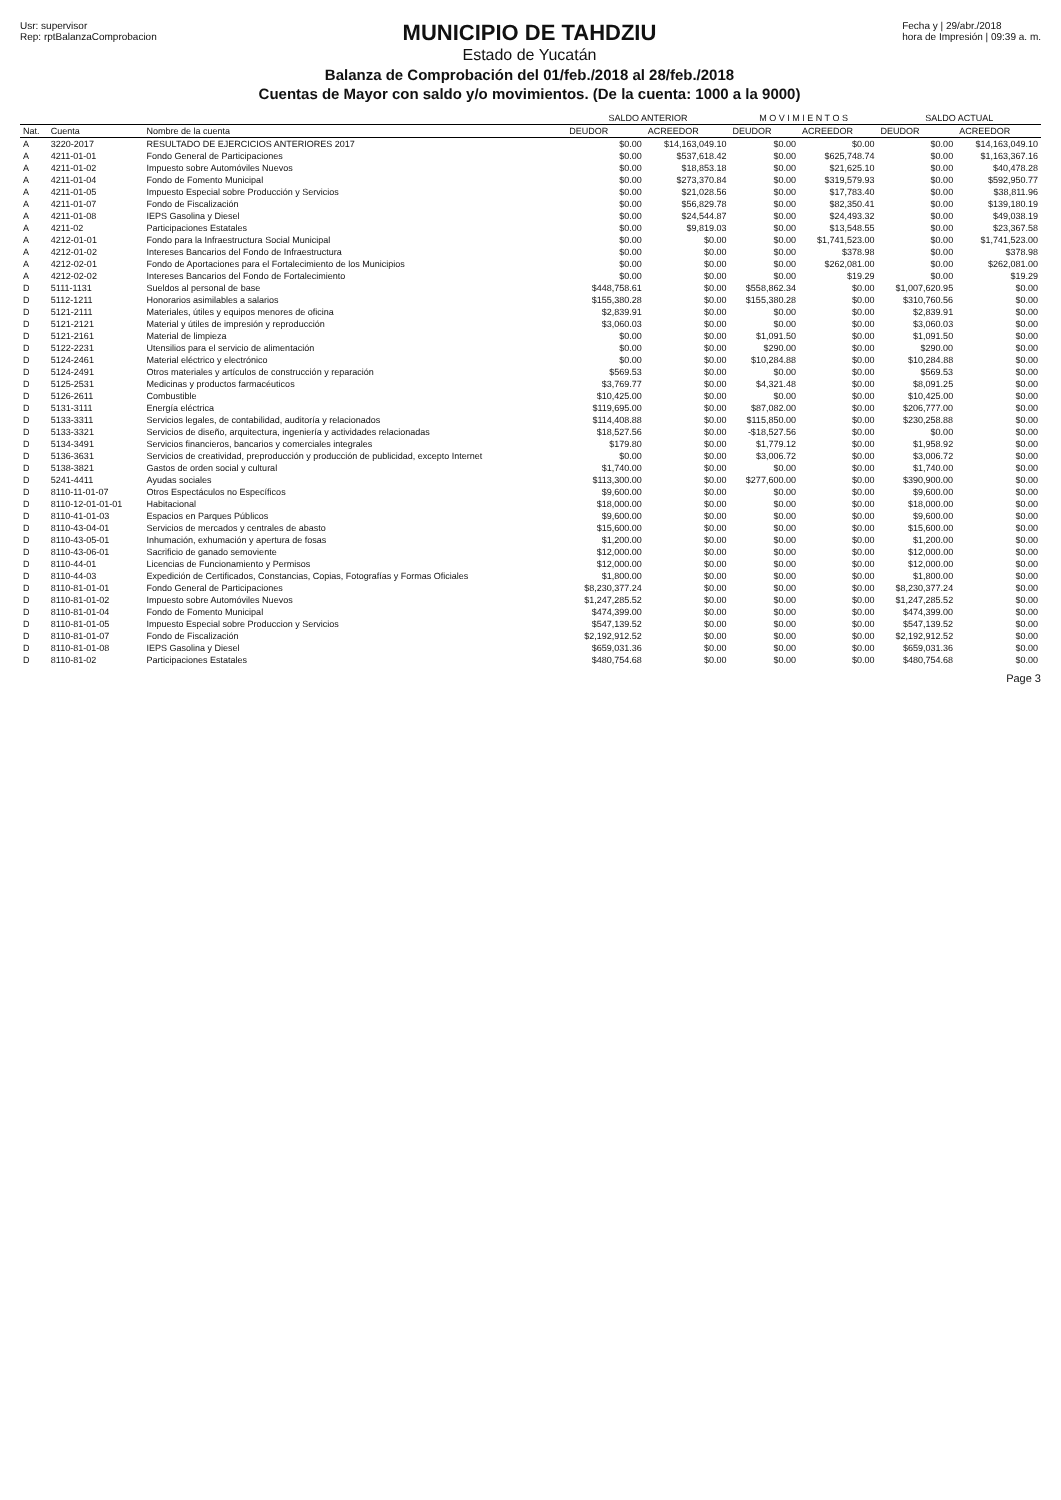Usr: supervisor
Rep: rptBalanzaComprobacion
MUNICIPIO DE TAHDZIU
Estado de Yucatán
Balanza de Comprobación del 01/feb./2018 al 28/feb./2018
Cuentas de Mayor con saldo y/o movimientos. (De la cuenta: 1000 a la 9000)
Fecha y | 29/abr./2018
hora de Impresión | 09:39 a. m.
| | | | SALDO ANTERIOR | | M O V I M I E N T O S | | SALDO ACTUAL | |
| --- | --- | --- | --- | --- | --- | --- | --- | --- |
| Nat. | Cuenta | Nombre de la cuenta | DEUDOR | ACREEDOR | DEUDOR | ACREEDOR | DEUDOR | ACREEDOR |
| A | 3220-2017 | RESULTADO DE EJERCICIOS ANTERIORES 2017 | $0.00 | $14,163,049.10 | $0.00 | $0.00 | $0.00 | $14,163,049.10 |
| A | 4211-01-01 | Fondo General de Participaciones | $0.00 | $537,618.42 | $0.00 | $625,748.74 | $0.00 | $1,163,367.16 |
| A | 4211-01-02 | Impuesto sobre Automóviles Nuevos | $0.00 | $18,853.18 | $0.00 | $21,625.10 | $0.00 | $40,478.28 |
| A | 4211-01-04 | Fondo de Fomento Municipal | $0.00 | $273,370.84 | $0.00 | $319,579.93 | $0.00 | $592,950.77 |
| A | 4211-01-05 | Impuesto Especial sobre Producción y Servicios | $0.00 | $21,028.56 | $0.00 | $17,783.40 | $0.00 | $38,811.96 |
| A | 4211-01-07 | Fondo de Fiscalización | $0.00 | $56,829.78 | $0.00 | $82,350.41 | $0.00 | $139,180.19 |
| A | 4211-01-08 | IEPS Gasolina y Diesel | $0.00 | $24,544.87 | $0.00 | $24,493.32 | $0.00 | $49,038.19 |
| A | 4211-02 | Participaciones Estatales | $0.00 | $9,819.03 | $0.00 | $13,548.55 | $0.00 | $23,367.58 |
| A | 4212-01-01 | Fondo para la Infraestructura Social Municipal | $0.00 | $0.00 | $0.00 | $1,741,523.00 | $0.00 | $1,741,523.00 |
| A | 4212-01-02 | Intereses Bancarios del Fondo de Infraestructura | $0.00 | $0.00 | $0.00 | $378.98 | $0.00 | $378.98 |
| A | 4212-02-01 | Fondo de Aportaciones para el Fortalecimiento de los Municipios | $0.00 | $0.00 | $0.00 | $262,081.00 | $0.00 | $262,081.00 |
| A | 4212-02-02 | Intereses Bancarios del Fondo de Fortalecimiento | $0.00 | $0.00 | $0.00 | $19.29 | $0.00 | $19.29 |
| D | 5111-1131 | Sueldos al personal de base | $448,758.61 | $0.00 | $558,862.34 | $0.00 | $1,007,620.95 | $0.00 |
| D | 5112-1211 | Honorarios asimilables a salarios | $155,380.28 | $0.00 | $155,380.28 | $0.00 | $310,760.56 | $0.00 |
| D | 5121-2111 | Materiales, útiles y equipos menores de oficina | $2,839.91 | $0.00 | $0.00 | $0.00 | $2,839.91 | $0.00 |
| D | 5121-2121 | Material y útiles de impresión y reproducción | $3,060.03 | $0.00 | $0.00 | $0.00 | $3,060.03 | $0.00 |
| D | 5121-2161 | Material de limpieza | $0.00 | $0.00 | $1,091.50 | $0.00 | $1,091.50 | $0.00 |
| D | 5122-2231 | Utensilios para el servicio de alimentación | $0.00 | $0.00 | $290.00 | $0.00 | $290.00 | $0.00 |
| D | 5124-2461 | Material eléctrico y electrónico | $0.00 | $0.00 | $10,284.88 | $0.00 | $10,284.88 | $0.00 |
| D | 5124-2491 | Otros materiales y artículos de construcción y reparación | $569.53 | $0.00 | $0.00 | $0.00 | $569.53 | $0.00 |
| D | 5125-2531 | Medicinas y productos farmacéuticos | $3,769.77 | $0.00 | $4,321.48 | $0.00 | $8,091.25 | $0.00 |
| D | 5126-2611 | Combustible | $10,425.00 | $0.00 | $0.00 | $0.00 | $10,425.00 | $0.00 |
| D | 5131-3111 | Energía eléctrica | $119,695.00 | $0.00 | $87,082.00 | $0.00 | $206,777.00 | $0.00 |
| D | 5133-3311 | Servicios legales, de contabilidad, auditoría y relacionados | $114,408.88 | $0.00 | $115,850.00 | $0.00 | $230,258.88 | $0.00 |
| D | 5133-3321 | Servicios de diseño, arquitectura, ingeniería y actividades relacionadas | $18,527.56 | $0.00 | -$18,527.56 | $0.00 | $0.00 | $0.00 |
| D | 5134-3491 | Servicios financieros, bancarios y comerciales integrales | $179.80 | $0.00 | $1,779.12 | $0.00 | $1,958.92 | $0.00 |
| D | 5136-3631 | Servicios de creatividad, preproducción y producción de publicidad, excepto Internet | $0.00 | $0.00 | $3,006.72 | $0.00 | $3,006.72 | $0.00 |
| D | 5138-3821 | Gastos de orden social y cultural | $1,740.00 | $0.00 | $0.00 | $0.00 | $1,740.00 | $0.00 |
| D | 5241-4411 | Ayudas sociales | $113,300.00 | $0.00 | $277,600.00 | $0.00 | $390,900.00 | $0.00 |
| D | 8110-11-01-07 | Otros Espectáculos no Específicos | $9,600.00 | $0.00 | $0.00 | $0.00 | $9,600.00 | $0.00 |
| D | 8110-12-01-01-01 | Habitacional | $18,000.00 | $0.00 | $0.00 | $0.00 | $18,000.00 | $0.00 |
| D | 8110-41-01-03 | Espacios en Parques Públicos | $9,600.00 | $0.00 | $0.00 | $0.00 | $9,600.00 | $0.00 |
| D | 8110-43-04-01 | Servicios de mercados y centrales de abasto | $15,600.00 | $0.00 | $0.00 | $0.00 | $15,600.00 | $0.00 |
| D | 8110-43-05-01 | Inhumación, exhumación y apertura de fosas | $1,200.00 | $0.00 | $0.00 | $0.00 | $1,200.00 | $0.00 |
| D | 8110-43-06-01 | Sacrificio de ganado semoviente | $12,000.00 | $0.00 | $0.00 | $0.00 | $12,000.00 | $0.00 |
| D | 8110-44-01 | Licencias de Funcionamiento y Permisos | $12,000.00 | $0.00 | $0.00 | $0.00 | $12,000.00 | $0.00 |
| D | 8110-44-03 | Expedición de Certificados, Constancias, Copias, Fotografías y Formas Oficiales | $1,800.00 | $0.00 | $0.00 | $0.00 | $1,800.00 | $0.00 |
| D | 8110-81-01-01 | Fondo General de Participaciones | $8,230,377.24 | $0.00 | $0.00 | $0.00 | $8,230,377.24 | $0.00 |
| D | 8110-81-01-02 | Impuesto sobre Automóviles Nuevos | $1,247,285.52 | $0.00 | $0.00 | $0.00 | $1,247,285.52 | $0.00 |
| D | 8110-81-01-04 | Fondo de Fomento Municipal | $474,399.00 | $0.00 | $0.00 | $0.00 | $474,399.00 | $0.00 |
| D | 8110-81-01-05 | Impuesto Especial sobre Produccion y Servicios | $547,139.52 | $0.00 | $0.00 | $0.00 | $547,139.52 | $0.00 |
| D | 8110-81-01-07 | Fondo de Fiscalización | $2,192,912.52 | $0.00 | $0.00 | $0.00 | $2,192,912.52 | $0.00 |
| D | 8110-81-01-08 | IEPS Gasolina y Diesel | $659,031.36 | $0.00 | $0.00 | $0.00 | $659,031.36 | $0.00 |
| D | 8110-81-02 | Participaciones Estatales | $480,754.68 | $0.00 | $0.00 | $0.00 | $480,754.68 | $0.00 |
Page 3